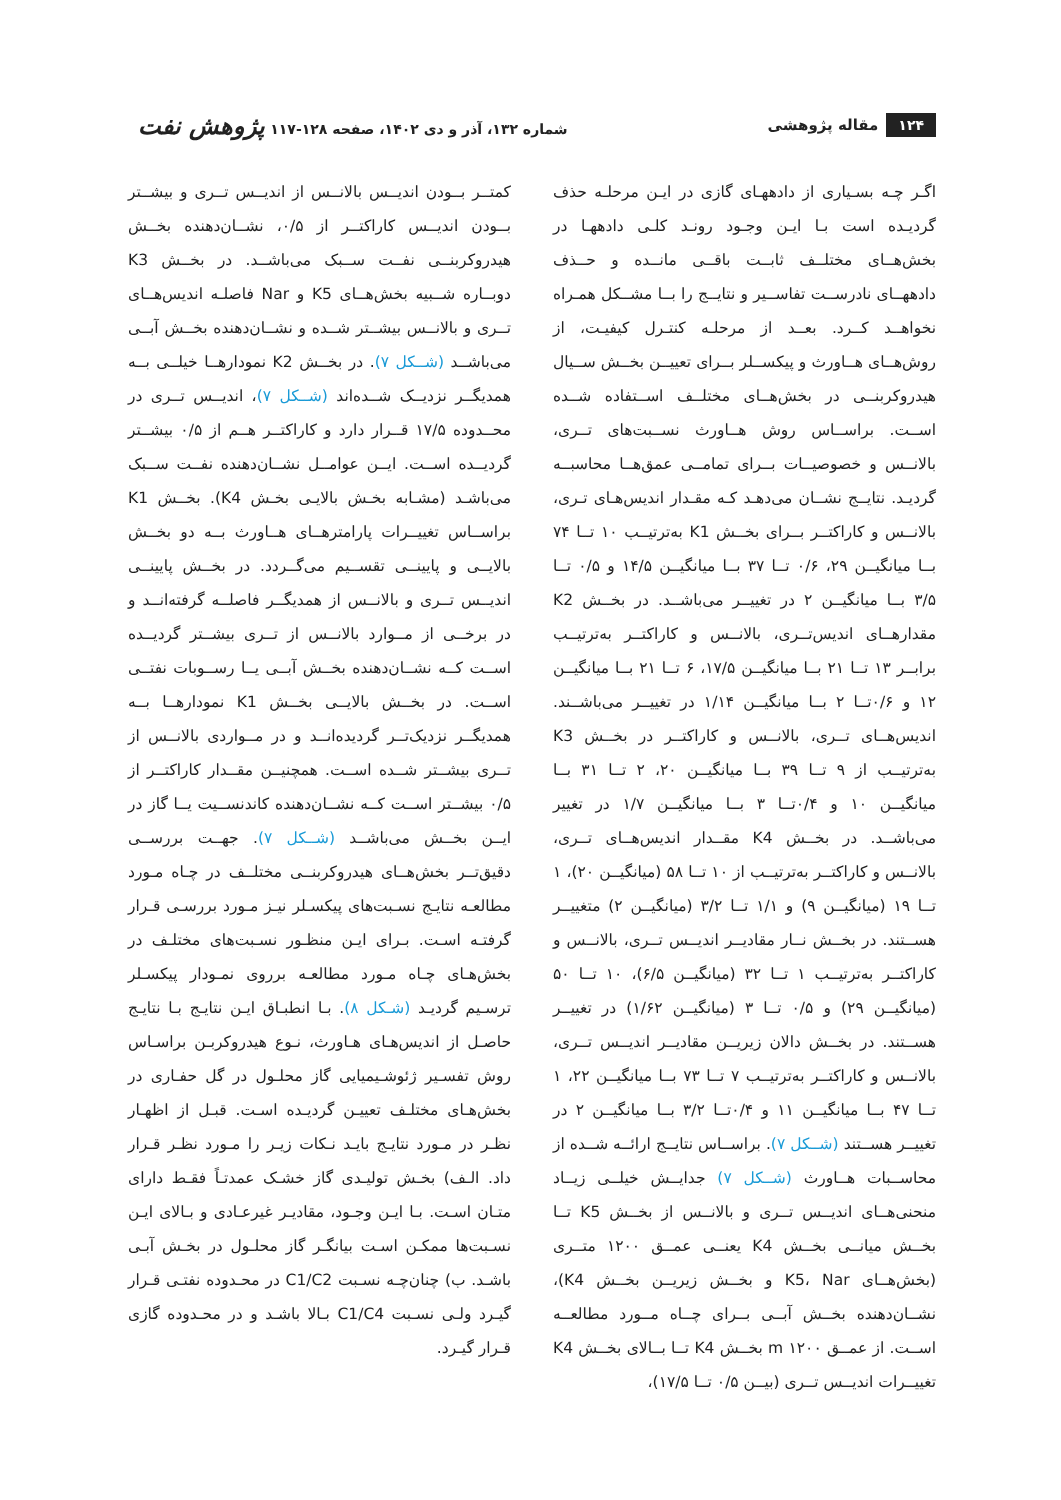۱۲۴ مقاله پژوهشی
شماره ۱۳۲، آذر و دی ۱۴۰۲، صفحه ۱۲۸-۱۱۷ پژوهش نفت
اگـر چـه بسـیاری از دادههـای گازی در ایـن مرحلـه حذف گردیـده است بـا ایـن وجـود رونـد کلـی دادههـا در بخش‌هــای مختلــف ثابــت باقــی مانــده و حــذف دادههــای نادرســت تفاســیر و نتایــج را بــا مشــکل همـراه نخواهــد کــرد. بعــد از مرحلـه کنتـرل کیفیـت، از روش‌هــای هــاورث و پیکســلر بــرای تعییــن بخــش ســیال هیدروکربنــی در بخش‌هــای مختلــف اســتفاده شــده اســت. براســاس روش هــاورث نســبت‌های تــری، بالانــس و خصوصیــات بــرای تمامــی عمق‌هــا محاسبــه گردیـد. نتایــج نشــان می‌دهـد کـه مقـدار اندیس‌هـای تـری، بالانــس و کاراکتــر بــرای بخــش K1 به‌ترتیــب ۱۰ تــا ۷۴ بــا میانگیــن ۲۹، ۰/۶ تــا ۳۷ بــا میانگیــن ۱۴/۵ و ۰/۵ تــا ۳/۵ بــا میانگیــن ۲ در تغییــر می‌باشــد. در بخــش K2 مقدارهــای اندیس‌تــری، بالانــس و کاراکتــر به‌ترتیــب برابــر ۱۳ تــا ۲۱ بــا میانگیــن ۱۷/۵، ۶ تــا ۲۱ بــا میانگیــن ۱۲ و ۰/۶تــا ۲ بــا میانگیــن ۱/۱۴ در تغییــر می‌باشــند. اندیس‌هــای تــری، بالانــس و کاراکتــر در بخــش K3 به‌ترتیــب از ۹ تــا ۳۹ بــا میانگیــن ۲۰، ۲ تــا ۳۱ بــا میانگیــن ۱۰ و ۰/۴تــا ۳ بــا میانگیــن ۱/۷ در تغییر می‌باشــد. در بخــش K4 مقــدار اندیس‌هــای تــری، بالانــس و کاراکتــر به‌ترتیــب از ۱۰ تــا ۵۸ (میانگیــن ۲۰)، ۱ تــا ۱۹ (میانگیــن ۹) و ۱/۱ تــا ۳/۲ (میانگیــن ۲) متغییــر هســتند. در بخــش نــار مقادیــر اندیــس تــری، بالانــس و کاراکتــر به‌ترتیــب ۱ تــا ۳۲ (میانگیــن ۶/۵)، ۱۰ تــا ۵۰ (میانگیــن ۲۹) و ۰/۵ تــا ۳ (میانگیــن ۱/۶۲) در تغییــر هســتند. در بخــش دالان زیریــن مقادیــر اندیــس تــری، بالانــس و کاراکتــر به‌ترتیــب ۷ تــا ۷۳ بــا میانگیــن ۲۲، ۱ تــا ۴۷ بــا میانگیــن ۱۱ و ۰/۴تــا ۳/۲ بــا میانگیــن ۲ در تغییــر هســتند (شــکل ۷). براســاس نتایــج ارائــه شــده از محاســبات هــاورث (شــکل ۷) جدایــش خیلــی زیــاد منحنی‌هــای اندیــس تــری و بالانــس از بخــش K5 تــا بخــش میانــی بخــش K4 یعنــی عمــق ۱۲۰۰ متــری (بخش‌هــای K5، Nar و بخــش زیریــن بخــش K4)، نشــان‌دهنده بخــش آبــی بــرای چــاه مــورد مطالعــه اســت. از عمــق m ۱۲۰۰ بخــش K4 تــا بــالای بخــش K4 تغییــرات اندیــس تــری (بیــن ۰/۵ تــا ۱۷/۵)،
کمتــر بــودن اندیــس بالانــس از اندیــس تــری و بیشــتر بــودن اندیــس کاراکتــر از ۰/۵، نشــان‌دهنده بخــش هیدروکربنــی نفــت ســبک می‌باشــد. در بخــش K3 دوبــاره شــبیه بخش‌هــای K5 و Nar فاصلـه اندیس‌هــای تــری و بالانــس بیشــتر شــده و نشــان‌دهنده بخــش آبــی می‌باشــد (شــکل ۷). در بخــش K2 نمودارهــا خیلــی بــه همدیگــر نزدیــک شــده‌اند (شــکل ۷)، اندیــس تــری در محــدوده ۱۷/۵ قــرار دارد و کاراکتــر هــم از ۰/۵ بیشــتر گردیــده اســت. ایــن عوامــل نشــان‌دهنده نفــت ســبک می‌باشـد (مشـابه بخـش بالایـی بخـش K4). بخــش K1 براســاس تغییــرات پارامترهــای هــاورث بــه دو بخــش بالایــی و پایینــی تقســیم می‌گــردد. در بخــش پایینــی اندیــس تــری و بالانــس از همدیگــر فاصلــه گرفته‌انــد و در برخــی از مــوارد بالانــس از تــری بیشــتر گردیــده اســت کــه نشــان‌دهنده بخــش آبــی یــا رســوبات نفتــی اســت. در بخــش بالایــی بخــش K1 نمودارهــا بــه همدیگــر نزدیک‌تــر گردیده‌انــد و در مــواردی بالانــس از تــری بیشــتر شــده اســت. همچنیــن مقــدار کاراکتــر از ۰/۵ بیشــتر اســت کــه نشــان‌دهنده کاندنســیت یــا گاز در ایــن بخــش می‌باشــد (شــکل ۷). جهــت بررســی دقیق‌تــر بخش‌هــای هیدروکربنــی مختلــف در چـاه مـورد مطالعـه نتایـج نسـبت‌های پیکسـلر نیـز مـورد بررسـی قـرار گرفتـه اسـت. بـرای ایـن منظـور نسـبت‌های مختلـف در بخش‌هـای چـاه مـورد مطالعـه برروی نمـودار پیکسـلر ترسـیم گردیـد (شـکل ۸). بـا انطبـاق ایـن نتایـج بـا نتایـج حاصـل از اندیس‌هـای هـاورث، نـوع هیدروکربـن براسـاس روش تفسـیر ژئوشـیمیایی گاز محلـول در گل حفـاری در بخش‌هـای مختلـف تعییـن گردیـده اسـت. قبـل از اظهـار نظـر در مـورد نتایـج بایـد نـکات زیـر را مـورد نظـر قـرار داد. الـف) بخـش تولیـدی گاز خشـک عمدتـاً فقـط دارای متـان اسـت. بـا ایـن وجـود، مقادیـر غیرعـادی و بـالای ایـن نسـبت‌ها ممکـن اسـت بیانگـر گاز محلـول در بخـش آبـی باشـد. ب) چنان‌چـه نسـبت C1/C2 در محـدوده نفتـی قـرار گیـرد ولـی نسـبت C1/C4 بـالا باشـد و در محـدوده گازی قـرار گیـرد.